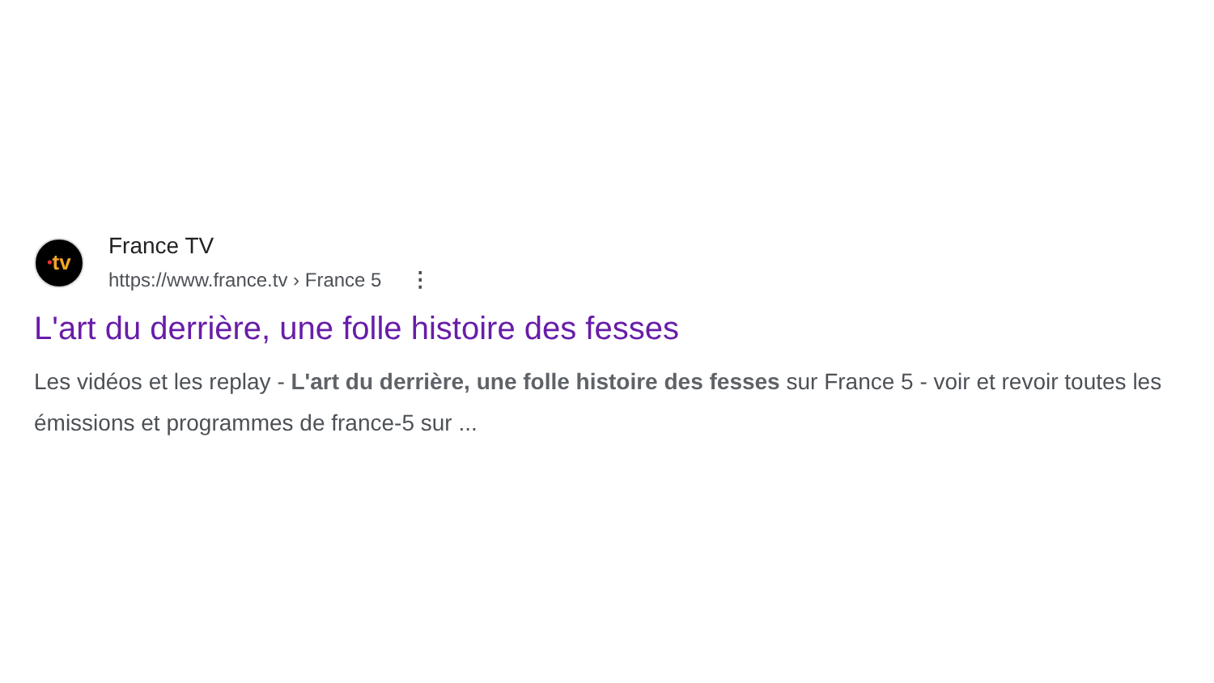• tv
France TV
https://www.france.tv › France 5 ⋮
L'art du derrière, une folle histoire des fesses
Les vidéos et les replay - L'art du derrière, une folle histoire des fesses sur France 5 - voir et revoir toutes les émissions et programmes de france-5 sur ...